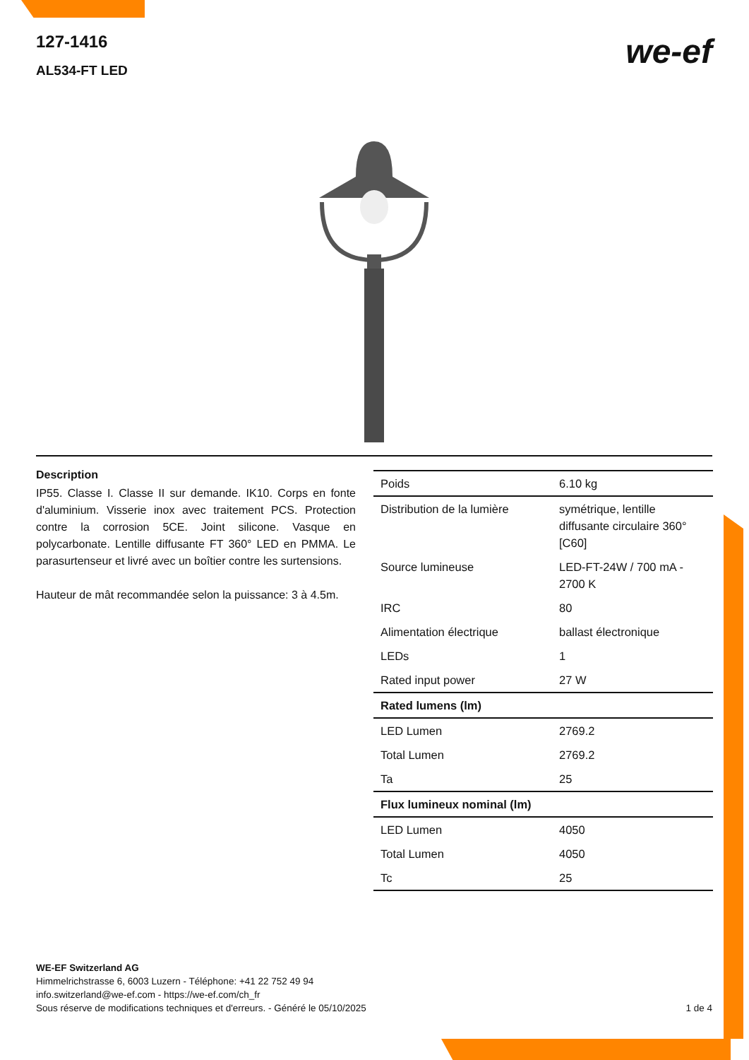127-1416
AL534-FT LED
we-ef
Description
IP55. Classe I. Classe II sur demande. IK10. Corps en fonte d'aluminium. Visserie inox avec traitement PCS. Protection contre la corrosion 5CE. Joint silicone. Vasque en polycarbonate. Lentille diffusante FT 360° LED en PMMA. Le parasurtenseur et livré avec un boîtier contre les surtensions.
Hauteur de mât recommandée selon la puissance: 3 à 4.5m.
| Poids | 6.10 kg |
| Distribution de la lumière | symétrique, lentille diffusante circulaire 360° [C60] |
| Source lumineuse | LED-FT-24W / 700 mA - 2700 K |
| IRC | 80 |
| Alimentation électrique | ballast électronique |
| LEDs | 1 |
| Rated input power | 27 W |
| Rated lumens (lm) | |
| LED Lumen | 2769.2 |
| Total Lumen | 2769.2 |
| Ta | 25 |
| Flux lumineux nominal (lm) | |
| LED Lumen | 4050 |
| Total Lumen | 4050 |
| Tc | 25 |
WE-EF Switzerland AG
Himmelrichstrasse 6, 6003 Luzern - Téléphone: +41 22 752 49 94
info.switzerland@we-ef.com - https://we-ef.com/ch_fr
Sous réserve de modifications techniques et d'erreurs. - Généré le 05/10/2025 1 de 4